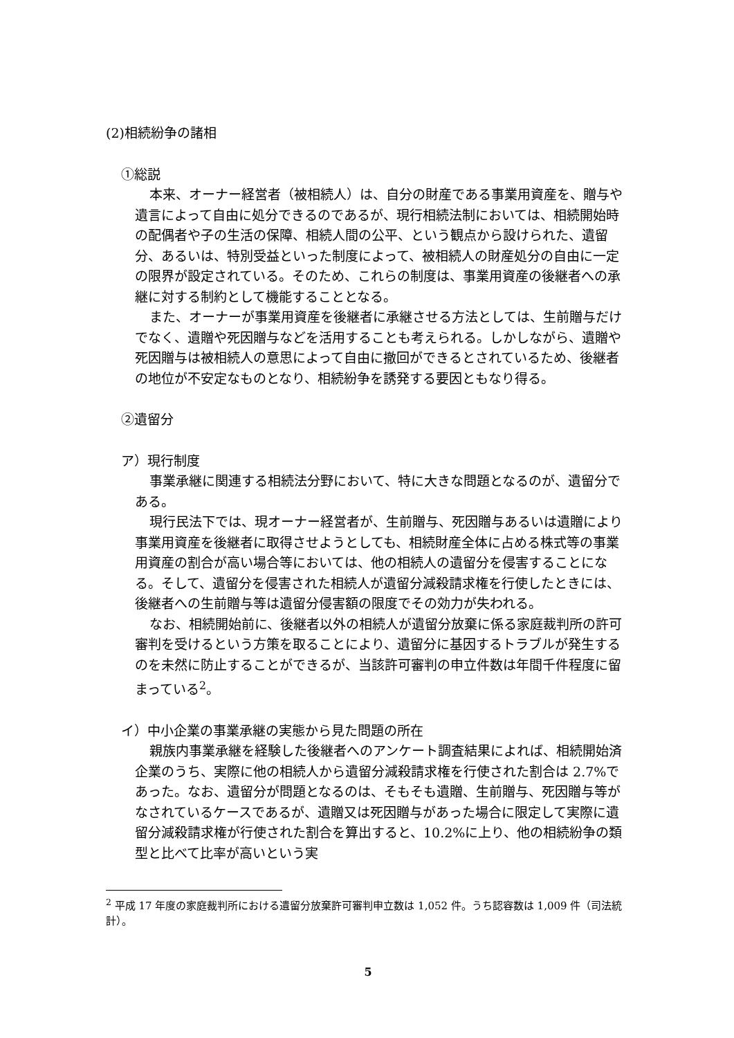(2)相続紛争の諸相
①総説
本来、オーナー経営者（被相続人）は、自分の財産である事業用資産を、贈与や遺言によって自由に処分できるのであるが、現行相続法制においては、相続開始時の配偶者や子の生活の保障、相続人間の公平、という観点から設けられた、遺留分、あるいは、特別受益といった制度によって、被相続人の財産処分の自由に一定の限界が設定されている。そのため、これらの制度は、事業用資産の後継者への承継に対する制約として機能することとなる。
また、オーナーが事業用資産を後継者に承継させる方法としては、生前贈与だけでなく、遺贈や死因贈与などを活用することも考えられる。しかしながら、遺贈や死因贈与は被相続人の意思によって自由に撤回ができるとされているため、後継者の地位が不安定なものとなり、相続紛争を誘発する要因ともなり得る。
②遺留分
ア）現行制度
事業承継に関連する相続法分野において、特に大きな問題となるのが、遺留分である。
現行民法下では、現オーナー経営者が、生前贈与、死因贈与あるいは遺贈により事業用資産を後継者に取得させようとしても、相続財産全体に占める株式等の事業用資産の割合が高い場合等においては、他の相続人の遺留分を侵害することになる。そして、遺留分を侵害された相続人が遺留分減殺請求権を行使したときには、後継者への生前贈与等は遺留分侵害額の限度でその効力が失われる。
なお、相続開始前に、後継者以外の相続人が遺留分放棄に係る家庭裁判所の許可審判を受けるという方策を取ることにより、遺留分に基因するトラブルが発生するのを未然に防止することができるが、当該許可審判の申立件数は年間千件程度に留まっている<sup>2</sup>。
イ）中小企業の事業承継の実態から見た問題の所在
親族内事業承継を経験した後継者へのアンケート調査結果によれば、相続開始済企業のうち、実際に他の相続人から遺留分減殺請求権を行使された割合は 2.7%であった。なお、遺留分が問題となるのは、そもそも遺贈、生前贈与、死因贈与等がなされているケースであるが、遺贈又は死因贈与があった場合に限定して実際に遺留分減殺請求権が行使された割合を算出すると、10.2%に上り、他の相続紛争の類型と比べて比率が高いという実
<sup>2</sup> 平成 17 年度の家庭裁判所における遺留分放棄許可審判申立数は 1,052 件。うち認容数は 1,009 件（司法統計）。
5